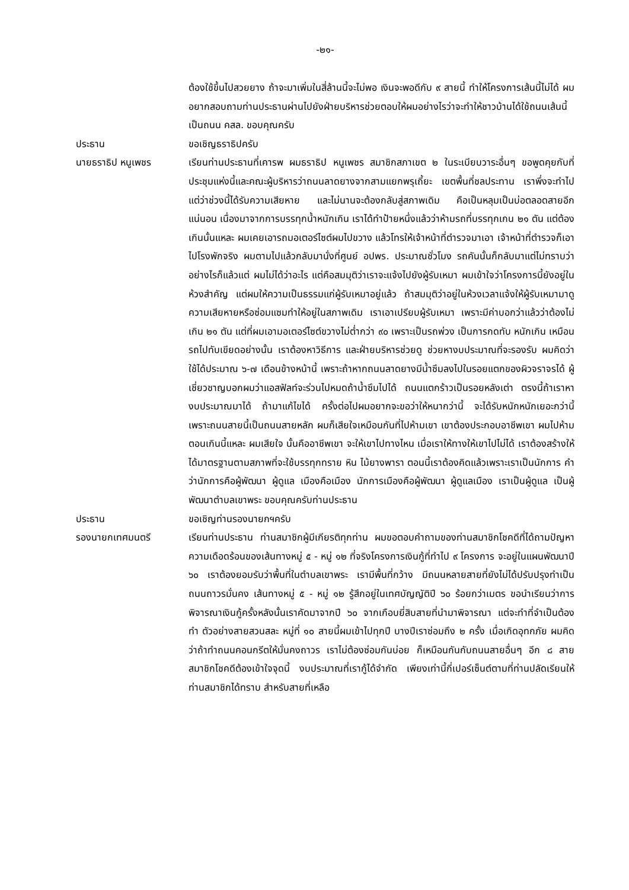-๒๑-
ต้องใช้ขึ้นไปสวยยาง ถ้าจะมาเพิ่มในสี่ล้านนี้จะไม่พอ เงินจะพอดีกับ ๙ สายนี้ ทำให้โครงการเส้นนี้ไม่ได้ ผมอยากสอบถามท่านประธานผ่านไปยังฝ่ายบริหารช่วยตอบให้ผมอย่างไรว่าจะทำให้ชาวบ้านได้ใช้ถนนเส้นนี้เป็นถนน คสล. ขอบคุณครับ
ประธาน ขอเชิญธราธิปครับ
นายธราธิป หนูเพชร เรียนท่านประธานที่เคารพ ผมธราธิป หนูเพชร สมาชิกสภาเขต ๒ ในระเบียบวาระอื่นๆ ขอพูดคุยกับที่ประชุมแห่งนี้และคณะผู้บริหารว่าถนนลาดยางจากสามแยกพรุเถี้ยะ เขตพื้นที่ชลประทาน เราพึ่งจะทำไป แต่ว่าช่วงนี้ได้รับความเสียหาย และไม่นานจะต้องกลับสู่สภาพเดิม คือเป็นหลุมเป็นบ่อตลอดสายอีกแน่นอน เนื่องมาจากการบรรทุกน้ำหนักเกิน เราได้ทำป้ายหนึ่งแล้วว่าห้ามรถที่บรรทุกเกน ๒๑ ตัน แต่ต้องเกินนั้นแหละ ผมเคยเอารถมอเตอร์ไซต์ผมไปขวาง แล้วโทรให้เจ้าหน้าที่ตำรวจมาเอา เจ้าหน้าที่ตำรวจก็เอาไปโรงพักจริง ผมตามไปแล้วกลับมานั่งที่ศูนย์ อปพร. ประมาณชั่วโมง รถคันนั้นก็กลับมาแต่ไม่ทราบว่าอย่างไรก็แล้วแต่ ผมไม่ได้ว่าอะไร แต่คือสมมุติว่าเราจะแจ้งไปยังผู้รับเหมา ผมเข้าใจว่าโครงการนี้ยังอยู่ในห้วงสำคัญ แต่ผมให้ความเป็นธรรมแก่ผู้รับเหมาอยู่แล้ว ถ้าสมมุติว่าอยู่ในห้วงเวลาแจ้งให้ผู้รับเหมามาดูความเสียหายหรือซ่อมแซมทำให้อยู่ในสภาพเดิม เราเอาเปรียบผู้รับเหมา เพราะมีค่าบอกว่าแล้วว่าต้องไม่เกิน ๒๑ ตัน แต่ที่ผมเอามอเตอร์ไซต์ขวางไม่ต่ำกว่า ๙๐ เพราะเป็นรถพ่วง เป็นการกดทับ หนักเกิน เหมือนรถไปทับเขียดอย่างนั้น เราต้องหาวิธีการ และฝ่ายบริหารช่วยดู ช่วยหางบประมาณที่จะรองรับ ผมคิดว่าใช้ได้ประมาณ ๖-๗ เดือนข้างหน้านี้ เพราะถ้าหากถนนลาดยางมีน้ำซึมลงไปในรอยแตกของผิวจราจรได้ ผู้เชี่ยวชาญบอกผมว่าแอสฟัลท์จะร่วนไปหมดถ้าน้ำซึมไปได้ ถนนแตกร้าวเป็นรอยหลังเต่า ตรงนี้ถ้าเราหางบประมาณมาได้ ถ้ามาแก้ไขได้ ครั้งต่อไปผมอยากจะขอว่าให้หนากว่านี้ จะได้รับหนักหนักเยอะกว่านี้ เพราะถนนสายนี้เป็นถนนสายหลัก ผมก็เสียใจเหมือนกันที่ไปห้ามเขา เขาต้องประกอบอาชีพเขา ผมไปห้ามตอนเกินนี้แหละ ผมเสียใจ นั้นคืออาชีพเขา จะให้เขาไปทางไหน เมื่อเราให้ทางให้เขาไปไม่ได้ เราต้องสร้างให้ได้มาตรฐานตามสภาพที่จะใช้บรรทุกทราย หิน ไม้ยางพารา ตอนนี้เราต้องคิดแล้วเพราะเราเป็นนักการ คำว่านักการคือผู้พัฒนา ผู้ดูแล เมืองคือเมือง นักการเมืองคือผู้พัฒนา ผู้ดูแลเมือง เราเป็นผู้ดูแล เป็นผู้พัฒนาตำบลเขาพระ ขอบคุณครับท่านประธาน
ประธาน ขอเชิญท่านรองนายกฯครับ
รองนายกเทศมนตรี เรียนท่านประธาน ท่านสมาชิกผู้มีเกียรติทุกท่าน ผมขอตอบคำถามของท่านสมาชิกโชคดีที่ได้ถามปัญหาความเดือดร้อนของเส้นทางหมู่ ๕ - หมู่ ๑๒ ที่จริงโครงการเงินกู้ที่ทำไป ๙ โครงการ จะอยู่ในแผนพัฒนาปี ๖๐ เราต้องยอมรับว่าพื้นที่ในตำบลเขาพระ เรามีพื้นที่กว้าง มีถนนหลายสายที่ยังไม่ได้ปรับปรุงทำเป็นถนนถาวรมั่นคง เส้นทางหมู่ ๕ - หมู่ ๑๒ รู้สึกอยู่ในเทศบัญญัติปี ๖๐ ร้อยกว่าเมตร ขอนำเรียนว่าการพิจารณาเงินกู้ครั้งหลังนั้นเราคัดมาจากปี ๖๐ จากเกือบยี่สิบสายที่นำมาพิจารณา แต่จะทำที่จำเป็นต้องทำ ตัวอย่างสายสวนสละ หมู่ที่ ๑๐ สายนี้ผมเข้าไปทุกปี บางปีเราซ่อมถึง ๒ ครั้ง เมื่อเกิดอุทกภัย ผมคิดว่าถ้าทำถนนคอนกรีตให้มั่นคงถาวร เราไม่ต้องซ่อมกันบ่อย ก็เหมือนกันกับถนนสายอื่นๆ อีก ๘ สาย สมาชิกโชคดีต้องเข้าใจจุดนี้ งบประมาณที่เรากู้ได้จำกัด เพียงเท่านี้กี่เปอร์เซ็นต์ตามที่ท่านปลัดเรียนให้ท่านสมาชิกได้ทราบ สำหรับสายที่เหลือ